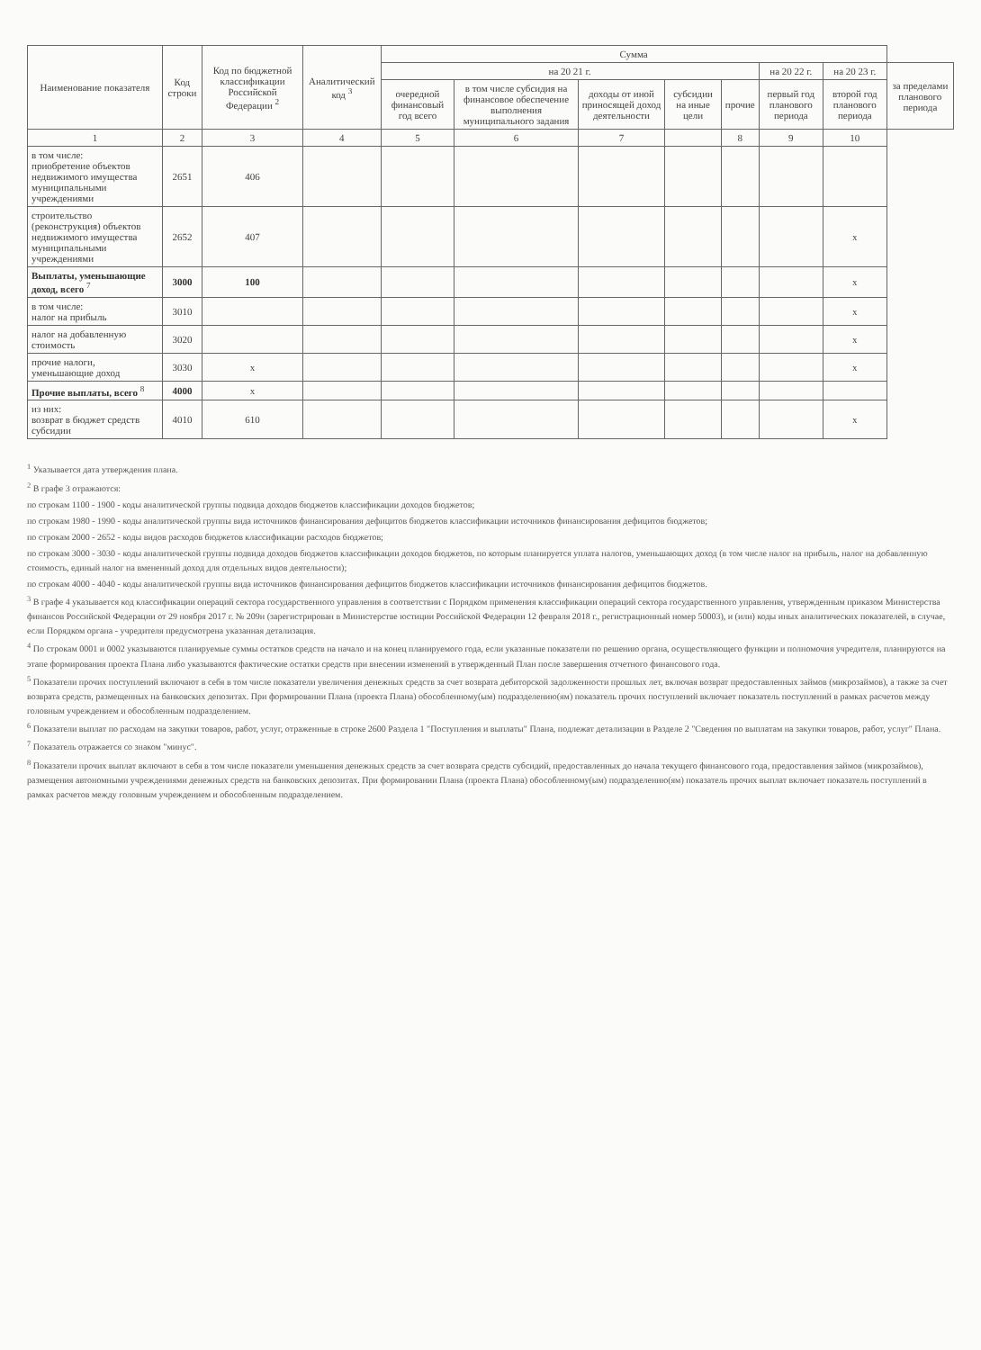| Наименование показателя | Код строки | Код по бюджетной классификации Российской Федерации <sup>2</sup> | Аналитический код <sup>3</sup> | Сумма | | | | | | | |
| --- | --- | --- | --- | --- | --- | --- | --- | --- | --- | --- | --- |
| | | | | на 20 21 г. | | | | | на 20 22 г. | на 20 23 г. | за пределами планового периода |
| | | | | очередной финансовый год всего | в том числе субсидия на финансовое обеспечение выполнения муниципального задания | доходы от иной приносящей доход деятельности | субсидии на иные цели | прочие | первый год планового периода | второй год планового периода | |
| 1 | 2 | 3 | 4 | 5 | 6 | 7 | | 8 | 9 | 10 | |
| в том числе: приобретение объектов недвижимого имущества муниципальными учреждениями | 2651 | 406 | | | | | | | | | |
| строительство (реконструкция) объектов недвижимого имущества муниципальными учреждениями | 2652 | 407 | | | | | | | | x | |
| Выплаты, уменьшающие доход, всего <sup>7</sup> | 3000 | 100 | | | | | | | | x | |
| в том числе: налог на прибыль | 3010 | | | | | | | | | x | |
| налог на добавленную стоимость | 3020 | | | | | | | | | x | |
| прочие налоги, уменьшающие доход | 3030 | x | | | | | | | | x | |
| Прочие выплаты, всего <sup>8</sup> | 4000 | x | | | | | | | | | |
| из них: возврат в бюджет средств субсидии | 4010 | 610 | | | | | | | | x | |
<sup>1</sup> Указывается дата утверждения плана.
<sup>2</sup> В графе 3 отражаются:
по строкам 1100 - 1900 - коды аналитической группы подвида доходов бюджетов классификации доходов бюджетов;
по строкам 1980 - 1990 - коды аналитической группы вида источников финансирования дефицитов бюджетов классификации источников финансирования дефицитов бюджетов;
по строкам 2000 - 2652 - коды видов расходов бюджетов классификации расходов бюджетов;
по строкам 3000 - 3030 - коды аналитической группы подвида доходов бюджетов классификации доходов бюджетов, по которым планируется уплата налогов, уменьшающих доход (в том числе налог на прибыль, налог на добавленную стоимость, единый налог на вмененный доход для отдельных видов деятельности);
по строкам 4000 - 4040 - коды аналитической группы вида источников финансирования дефицитов бюджетов классификации источников финансирования дефицитов бюджетов.
<sup>3</sup> В графе 4 указывается код классификации операций сектора государственного управления в соответствии с Порядком применения классификации операций сектора государственного управления, утвержденным приказом Министерства финансов Российской Федерации от 29 ноября 2017 г. № 209н (зарегистрирован в Министерстве юстиции Российской Федерации 12 февраля 2018 г., регистрационный номер 50003), и (или) коды иных аналитических показателей, в случае, если Порядком органа - учредителя предусмотрена указанная детализация.
<sup>4</sup> По строкам 0001 и 0002 указываются планируемые суммы остатков средств на начало и на конец планируемого года, если указанные показатели по решению органа, осуществляющего функции и полномочия учредителя, планируются на этапе формирования проекта Плана либо указываются фактические остатки средств при внесении изменений в утвержденный План после завершения отчетного финансового года.
<sup>5</sup> Показатели прочих поступлений включают в себя в том числе показатели увеличения денежных средств за счет возврата дебиторской задолженности прошлых лет, включая возврат предоставленных займов (микрозаймов), а также за счет возврата средств, размещенных на банковских депозитах. При формировании Плана (проекта Плана) обособленному(ым) подразделению(ям) показатель прочих поступлений включает показатель поступлений в рамках расчетов между головным учреждением и обособленным подразделением.
<sup>6</sup> Показатели выплат по расходам на закупки товаров, работ, услуг, отраженные в строке 2600 Раздела 1 "Поступления и выплаты" Плана, подлежат детализации в Разделе 2 "Сведения по выплатам на закупки товаров, работ, услуг" Плана.
<sup>7</sup> Показатель отражается со знаком "минус".
<sup>8</sup> Показатели прочих выплат включают в себя в том числе показатели уменьшения денежных средств за счет возврата средств субсидий, предоставленных до начала текущего финансового года, предоставления займов (микрозаймов), размещения автономными учреждениями денежных средств на банковских депозитах. При формировании Плана (проекта Плана) обособленному(ым) подразделению(ям) показатель прочих выплат включает показатель поступлений в рамках расчетов между головным учреждением и обособленным подразделением.